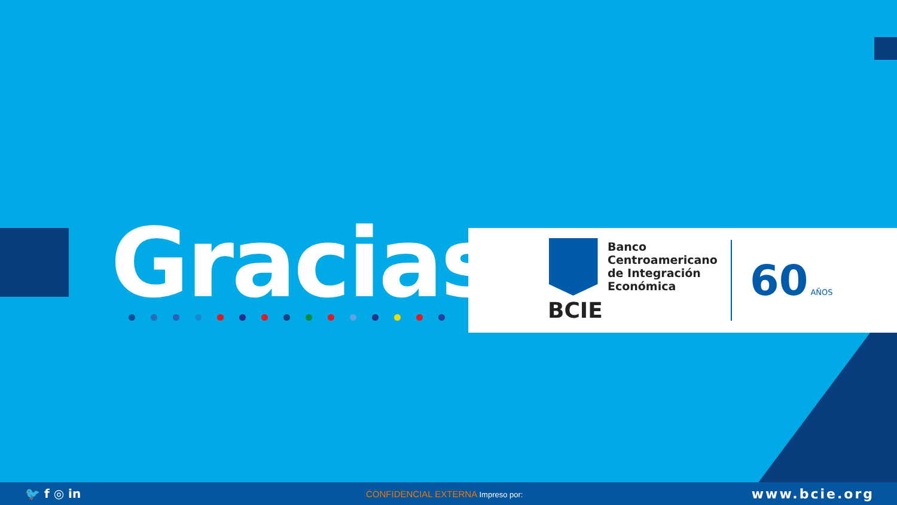Gracias
BCIE
Banco
Centroamericano
de Integración
Económica
60 AÑOS
🐦 f ◎ in
CONFIDENCIAL EXTERNA Impreso por:
www.bcie.org